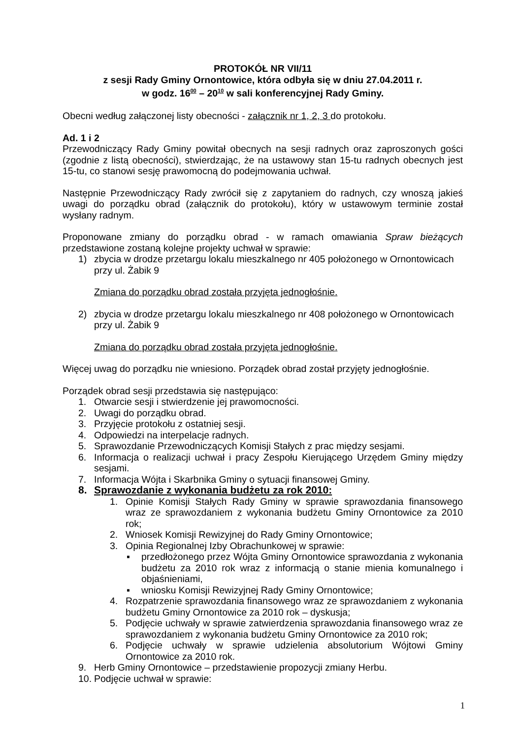PROTOKÓŁ NR VII/11
z sesji Rady Gminy Ornontowice, która odbyła się w dniu 27.04.2011 r.
w godz. 16<sup>00</sup> – 20<sup>10</sup> w sali konferencyjnej Rady Gminy.
Obecni według załączonej listy obecności - załącznik nr 1, 2, 3 do protokołu.
Ad. 1 i 2
Przewodniczący Rady Gminy powitał obecnych na sesji radnych oraz zaproszonych gości (zgodnie z listą obecności), stwierdzając, że na ustawowy stan 15-tu radnych obecnych jest 15-tu, co stanowi sesję prawomocną do podejmowania uchwał.
Następnie Przewodniczący Rady zwrócił się z zapytaniem do radnych, czy wnoszą jakieś uwagi do porządku obrad (załącznik do protokołu), który w ustawowym terminie został wysłany radnym.
Proponowane zmiany do porządku obrad - w ramach omawiania Spraw bieżących przedstawione zostaną kolejne projekty uchwał w sprawie:
1) zbycia w drodze przetargu lokalu mieszkalnego nr 405 położonego w Ornontowicach przy ul. Żabik 9
Zmiana do porządku obrad została przyjęta jednogłośnie.
2) zbycia w drodze przetargu lokalu mieszkalnego nr 408 położonego w Ornontowicach przy ul. Żabik 9
Zmiana do porządku obrad została przyjęta jednogłośnie.
Więcej uwag do porządku nie wniesiono. Porządek obrad został przyjęty jednogłośnie.
Porządek obrad sesji przedstawia się następująco:
1. Otwarcie sesji i stwierdzenie jej prawomocności.
2. Uwagi do porządku obrad.
3. Przyjęcie protokołu z ostatniej sesji.
4. Odpowiedzi na interpelacje radnych.
5. Sprawozdanie Przewodniczących Komisji Stałych z prac między sesjami.
6. Informacja o realizacji uchwał i pracy Zespołu Kierującego Urzędem Gminy między sesjami.
7. Informacja Wójta i Skarbnika Gminy o sytuacji finansowej Gminy.
8. Sprawozdanie z wykonania budżetu za rok 2010:
1. Opinie Komisji Stałych Rady Gminy w sprawie sprawozdania finansowego wraz ze sprawozdaniem z wykonania budżetu Gminy Ornontowice za 2010 rok;
2. Wniosek Komisji Rewizyjnej do Rady Gminy Ornontowice;
3. Opinia Regionalnej Izby Obrachunkowej w sprawie:
▪ przedłożonego przez Wójta Gminy Ornontowice sprawozdania z wykonania budżetu za 2010 rok wraz z informacją o stanie mienia komunalnego i objaśnieniami,
▪ wniosku Komisji Rewizyjnej Rady Gminy Ornontowice;
4. Rozpatrzenie sprawozdania finansowego wraz ze sprawozdaniem z wykonania budżetu Gminy Ornontowice za 2010 rok – dyskusja;
5. Podjęcie uchwały w sprawie zatwierdzenia sprawozdania finansowego wraz ze sprawozdaniem z wykonania budżetu Gminy Ornontowice za 2010 rok;
6. Podjęcie uchwały w sprawie udzielenia absolutorium Wójtowi Gminy Ornontowice za 2010 rok.
9. Herb Gminy Ornontowice – przedstawienie propozycji zmiany Herbu.
10. Podjęcie uchwał w sprawie:
1